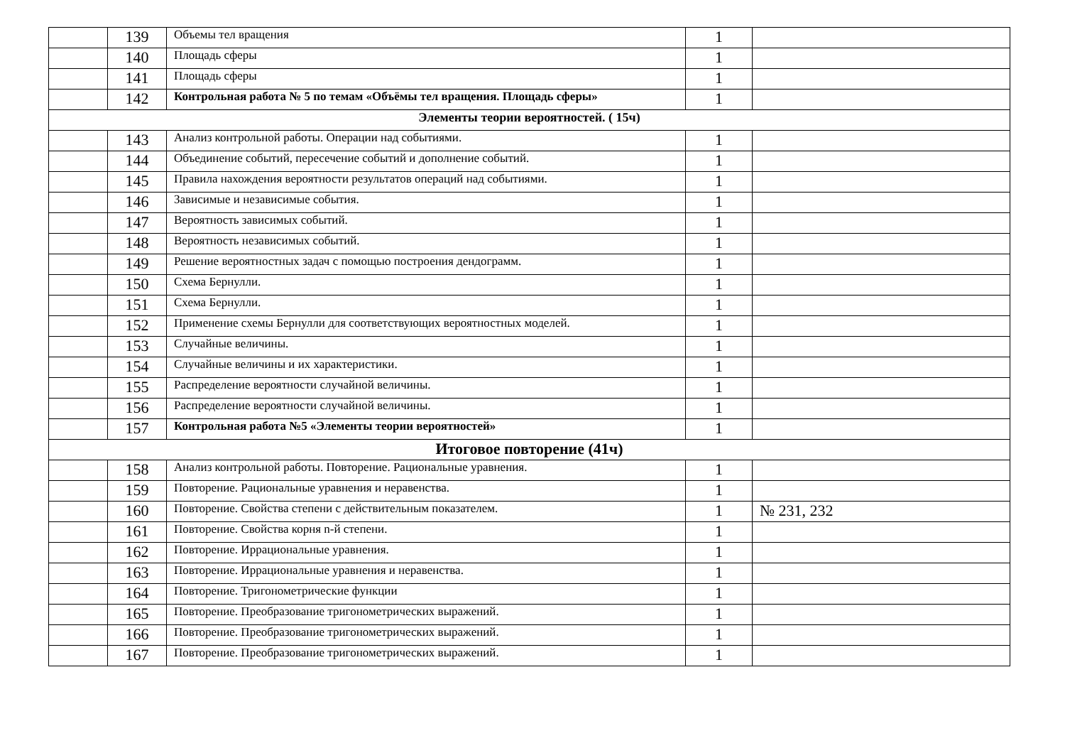| | 139 | Объемы тел вращения | 1 | |
| | 140 | Площадь сферы | 1 | |
| | 141 | Площадь сферы | 1 | |
| | 142 | Контрольная работа № 5 по темам «Объёмы тел вращения. Площадь сферы» | 1 | |
| Элементы теории вероятностей. ( 15ч) | | | | |
| | 143 | Анализ контрольной работы. Операции над событиями. | 1 | |
| | 144 | Объединение событий, пересечение событий и дополнение событий. | 1 | |
| | 145 | Правила нахождения вероятности результатов операций над событиями. | 1 | |
| | 146 | Зависимые и независимые события. | 1 | |
| | 147 | Вероятность зависимых событий. | 1 | |
| | 148 | Вероятность независимых событий. | 1 | |
| | 149 | Решение вероятностных задач с помощью построения дендограмм. | 1 | |
| | 150 | Схема Бернулли. | 1 | |
| | 151 | Схема Бернулли. | 1 | |
| | 152 | Применение схемы Бернулли для соответствующих вероятностных моделей. | 1 | |
| | 153 | Случайные величины. | 1 | |
| | 154 | Случайные величины и их характеристики. | 1 | |
| | 155 | Распределение вероятности случайной величины. | 1 | |
| | 156 | Распределение вероятности случайной величины. | 1 | |
| | 157 | Контрольная работа №5 «Элементы теории вероятностей» | 1 | |
| Итоговое повторение (41ч) | | | | |
| | 158 | Анализ контрольной работы. Повторение. Рациональные уравнения. | 1 | |
| | 159 | Повторение. Рациональные уравнения и неравенства. | 1 | |
| | 160 | Повторение. Свойства степени с действительным показателем. | 1 | № 231, 232 |
| | 161 | Повторение. Свойства корня n-й степени. | 1 | |
| | 162 | Повторение. Иррациональные уравнения. | 1 | |
| | 163 | Повторение. Иррациональные уравнения и неравенства. | 1 | |
| | 164 | Повторение. Тригонометрические функции | 1 | |
| | 165 | Повторение. Преобразование тригонометрических выражений. | 1 | |
| | 166 | Повторение. Преобразование тригонометрических выражений. | 1 | |
| | 167 | Повторение. Преобразование тригонометрических выражений. | 1 | |